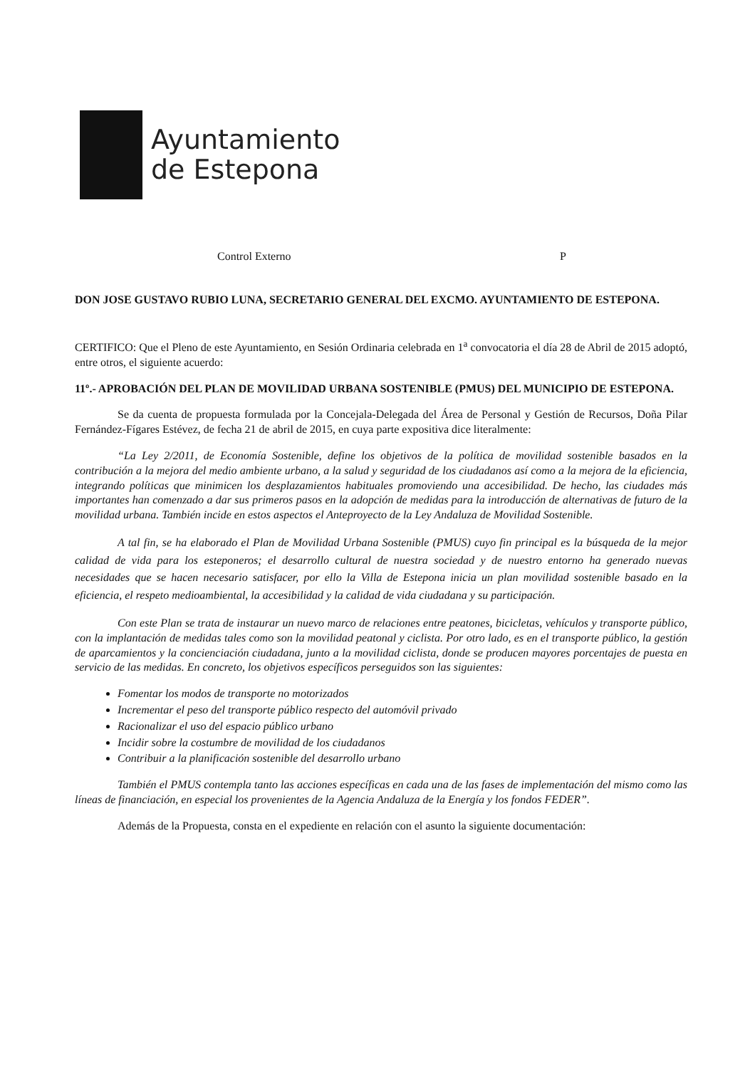Ayuntamiento
de Estepona
Control Externo P
DON JOSE GUSTAVO RUBIO LUNA, SECRETARIO GENERAL DEL EXCMO. AYUNTAMIENTO DE ESTEPONA.
CERTIFICO: Que el Pleno de este Ayuntamiento, en Sesión Ordinaria celebrada en 1<sup>a</sup> convocatoria el día 28 de Abril de 2015 adoptó, entre otros, el siguiente acuerdo:
11º.- APROBACIÓN DEL PLAN DE MOVILIDAD URBANA SOSTENIBLE (PMUS) DEL MUNICIPIO DE ESTEPONA.
Se da cuenta de propuesta formulada por la Concejala-Delegada del Área de Personal y Gestión de Recursos, Doña Pilar Fernández-Fígares Estévez, de fecha 21 de abril de 2015, en cuya parte expositiva dice literalmente:
“La Ley 2/2011, de Economía Sostenible, define los objetivos de la política de movilidad sostenible basados en la contribución a la mejora del medio ambiente urbano, a la salud y seguridad de los ciudadanos así como a la mejora de la eficiencia, integrando políticas que minimicen los desplazamientos habituales promoviendo una accesibilidad. De hecho, las ciudades más importantes han comenzado a dar sus primeros pasos en la adopción de medidas para la introducción de alternativas de futuro de la movilidad urbana. También incide en estos aspectos el Anteproyecto de la Ley Andaluza de Movilidad Sostenible.
A tal fin, se ha elaborado el Plan de Movilidad Urbana Sostenible (PMUS) cuyo fin principal es la búsqueda de la mejor calidad de vida para los esteponeros; el desarrollo cultural de nuestra sociedad y de nuestro entorno ha generado nuevas necesidades que se hacen necesario satisfacer, por ello la Villa de Estepona inicia un plan movilidad sostenible basado en la eficiencia, el respeto medioambiental, la accesibilidad y la calidad de vida ciudadana y su participación.
Con este Plan se trata de instaurar un nuevo marco de relaciones entre peatones, bicicletas, vehículos y transporte público, con la implantación de medidas tales como son la movilidad peatonal y ciclista. Por otro lado, es en el transporte público, la gestión de aparcamientos y la concienciación ciudadana, junto a la movilidad ciclista, donde se producen mayores porcentajes de puesta en servicio de las medidas. En concreto, los objetivos específicos perseguidos son las siguientes:
Fomentar los modos de transporte no motorizados
Incrementar el peso del transporte público respecto del automóvil privado
Racionalizar el uso del espacio público urbano
Incidir sobre la costumbre de movilidad de los ciudadanos
Contribuir a la planificación sostenible del desarrollo urbano
También el PMUS contempla tanto las acciones específicas en cada una de las fases de implementación del mismo como las líneas de financiación, en especial los provenientes de la Agencia Andaluza de la Energía y los fondos FEDER”.
Además de la Propuesta, consta en el expediente en relación con el asunto la siguiente documentación: